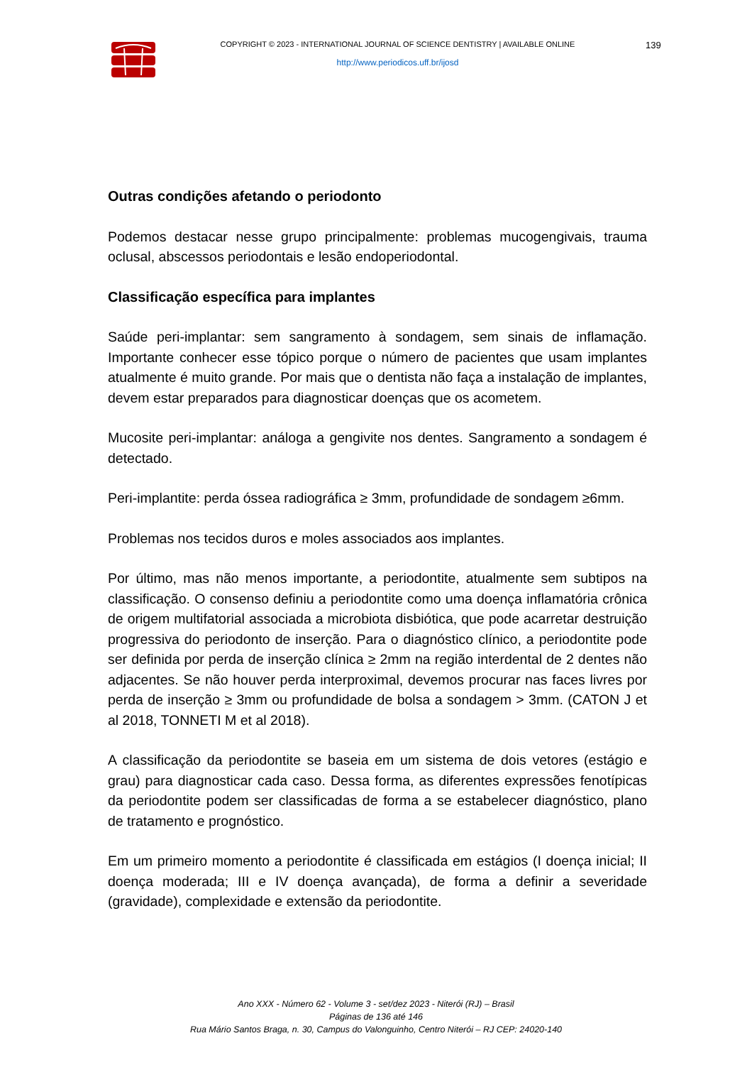COPYRIGHT © 2023 - INTERNATIONAL JOURNAL OF SCIENCE DENTISTRY | AVAILABLE ONLINE
http://www.periodicos.uff.br/ijosd
139
Outras condições afetando o periodonto
Podemos destacar nesse grupo principalmente: problemas mucogengivais, trauma oclusal, abscessos periodontais e lesão endoperiodontal.
Classificação específica para implantes
Saúde peri-implantar: sem sangramento à sondagem, sem sinais de inflamação. Importante conhecer esse tópico porque o número de pacientes que usam implantes atualmente é muito grande. Por mais que o dentista não faça a instalação de implantes, devem estar preparados para diagnosticar doenças que os acometem.
Mucosite peri-implantar: análoga a gengivite nos dentes. Sangramento a sondagem é detectado.
Peri-implantite: perda óssea radiográfica ≥ 3mm, profundidade de sondagem ≥6mm.
Problemas nos tecidos duros e moles associados aos implantes.
Por último, mas não menos importante, a periodontite, atualmente sem subtipos na classificação. O consenso definiu a periodontite como uma doença inflamatória crônica de origem multifatorial associada a microbiota disbiótica, que pode acarretar destruição progressiva do periodonto de inserção. Para o diagnóstico clínico, a periodontite pode ser definida por perda de inserção clínica ≥ 2mm na região interdental de 2 dentes não adjacentes. Se não houver perda interproximal, devemos procurar nas faces livres por perda de inserção ≥ 3mm ou profundidade de bolsa a sondagem > 3mm. (CATON J et al 2018, TONNETI M et al 2018).
A classificação da periodontite se baseia em um sistema de dois vetores (estágio e grau) para diagnosticar cada caso. Dessa forma, as diferentes expressões fenotípicas da periodontite podem ser classificadas de forma a se estabelecer diagnóstico, plano de tratamento e prognóstico.
Em um primeiro momento a periodontite é classificada em estágios (I doença inicial; II doença moderada; III e IV doença avançada), de forma a definir a severidade (gravidade), complexidade e extensão da periodontite.
Ano XXX - Número 62 - Volume 3 - set/dez 2023 - Niterói (RJ) – Brasil
Páginas de 136 até 146
Rua Mário Santos Braga, n. 30, Campus do Valonguinho, Centro Niterói – RJ CEP: 24020-140